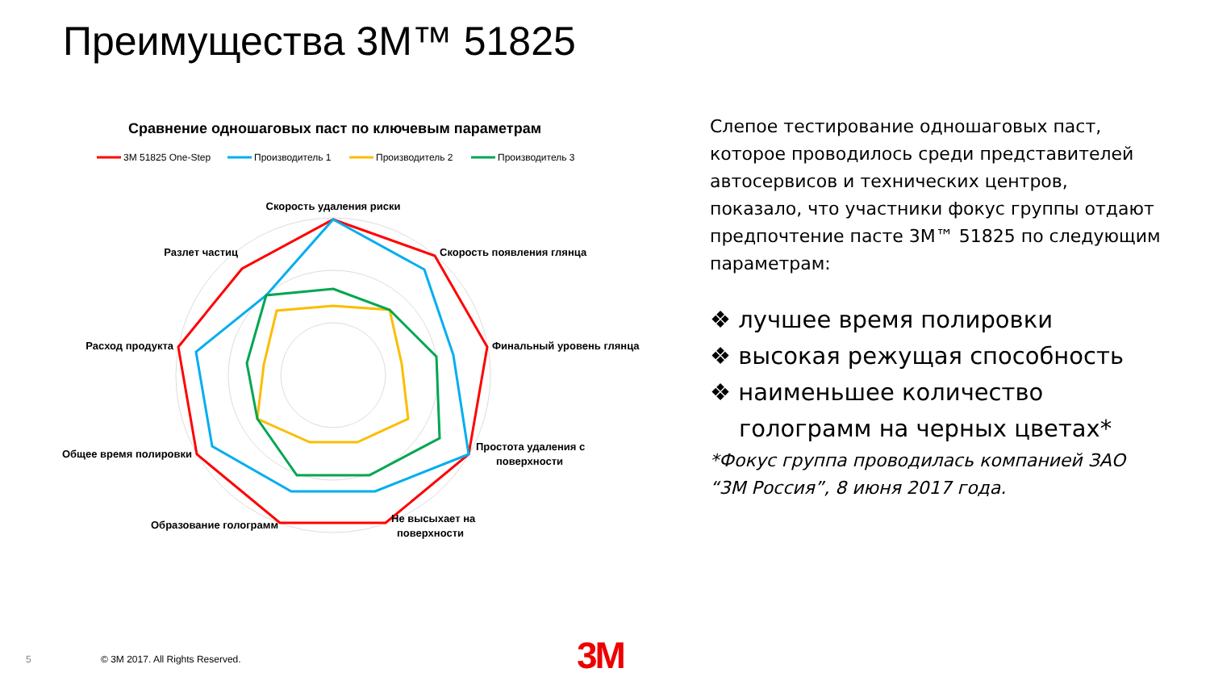Преимущества 3M™ 51825
Сравнение одношаговых паст по ключевым параметрам
3M 51825 One-Step
Производитель 1
Производитель 2
Производитель 3
Скорость удаления риски
Скорость появления глянца
Финальный уровень глянца
Простота удаления с
поверхности
Не высыхает на
поверхности
Образование голограмм
Общее время полировки
Расход продукта
Разлет частиц
Слепое тестирование одношаговых паст, которое проводилось среди представителей автосервисов и технических центров, показало, что участники фокус группы отдают предпочтение пасте 3M™ 51825 по следующим параметрам:
❖ лучшее время полировки
❖ высокая режущая способность
❖ наименьшее количество голограмм на черных цветах*
*Фокус группа проводилась компанией ЗАО “3М Россия”, 8 июня 2017 года.
5
© 3M 2017. All Rights Reserved.
3M